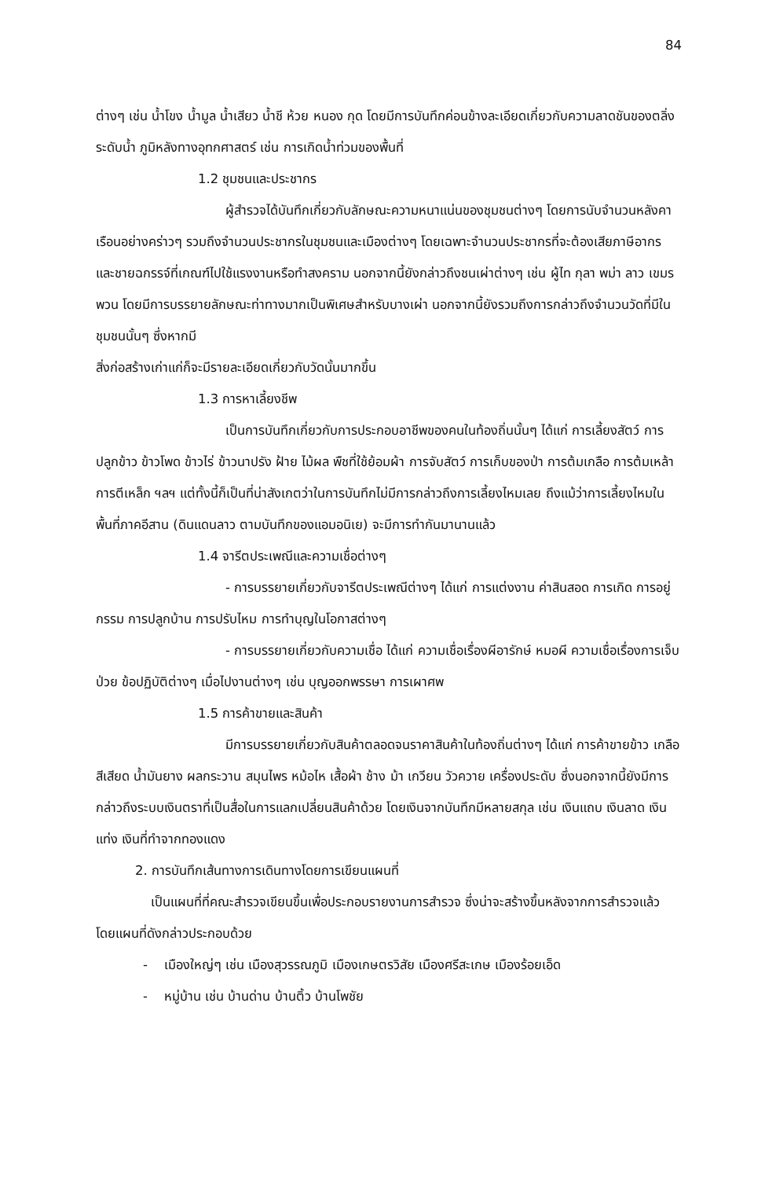84
ต่างๆ เช่น น้ำโขง น้ำมูล น้ำเสียว น้ำชี ห้วย หนอง กุด โดยมีการบันทึกค่อนข้างละเอียดเกี่ยวกับความลาดชันของตลิ่ง ระดับน้ำ ภูมิหลังทางอุทกศาสตร์ เช่น การเกิดน้ำท่วมของพื้นที่
1.2 ชุมชนและประชากร
ผู้สำรวจได้บันทึกเกี่ยวกับลักษณะความหนาแน่นของชุมชนต่างๆ โดยการนับจำนวนหลังคาเรือนอย่างคร่าวๆ รวมถึงจำนวนประชากรในชุมชนและเมืองต่างๆ โดยเฉพาะจำนวนประชากรที่จะต้องเสียภาษีอากร และชายฉกรรจ์ที่เกณฑ์ไปใช้แรงงานหรือทำสงคราม นอกจากนี้ยังกล่าวถึงชนเผ่าต่างๆ เช่น ผู้ไท กุลา พม่า ลาว เขมร พวน โดยมีการบรรยายลักษณะท่าทางมากเป็นพิเศษสำหรับบางเผ่า นอกจากนี้ยังรวมถึงการกล่าวถึงจำนวนวัดที่มีในชุมชนนั้นๆ ซึ่งหากมี
สิ่งก่อสร้างเก่าแก่ก็จะมีรายละเอียดเกี่ยวกับวัดนั้นมากขึ้น
1.3 การหาเลี้ยงชีพ
เป็นการบันทึกเกี่ยวกับการประกอบอาชีพของคนในท้องถิ่นนั้นๆ ได้แก่ การเลี้ยงสัตว์ การปลูกข้าว ข้าวโพด ข้าวไร่ ข้าวนาปรัง ฝ้าย ไม้ผล พืชที่ใช้ย้อมผ้า การจับสัตว์ การเก็บของป่า การต้มเกลือ การต้มเหล้า การตีเหล็ก ฯลฯ แต่ทั้งนี้ก็เป็นที่น่าสังเกตว่าในการบันทึกไม่มีการกล่าวถึงการเลี้ยงไหมเลย ถึงแม้ว่าการเลี้ยงไหมในพื้นที่ภาคอีสาน (ดินแดนลาว ตามบันทึกของแอมอนิเย) จะมีการทำกันมานานแล้ว
1.4 จารีตประเพณีและความเชื่อต่างๆ
- การบรรยายเกี่ยวกับจารีตประเพณีต่างๆ ได้แก่ การแต่งงาน ค่าสินสอด การเกิด การอยู่กรรม การปลูกบ้าน การปรับไหม การทำบุญในโอกาสต่างๆ
- การบรรยายเกี่ยวกับความเชื่อ ได้แก่ ความเชื่อเรื่องผีอารักษ์ หมอผี ความเชื่อเรื่องการเจ็บป่วย ข้อปฏิบัติต่างๆ เมื่อไปงานต่างๆ เช่น บุญออกพรรษา การเผาศพ
1.5 การค้าขายและสินค้า
มีการบรรยายเกี่ยวกับสินค้าตลอดจนราคาสินค้าในท้องถิ่นต่างๆ ได้แก่ การค้าขายข้าว เกลือ สีเสียด น้ำมันยาง ผลกระวาน สมุนไพร หม้อไห เสื้อผ้า ช้าง ม้า เกวียน วัวควาย เครื่องประดับ ซึ่งนอกจากนี้ยังมีการกล่าวถึงระบบเงินตราที่เป็นสื่อในการแลกเปลี่ยนสินค้าด้วย โดยเงินจากบันทึกมีหลายสกุล เช่น เงินแถบ เงินลาด เงินแท่ง เงินที่ทำจากทองแดง
2. การบันทึกเส้นทางการเดินทางโดยการเขียนแผนที่
เป็นแผนที่ที่คณะสำรวจเขียนขึ้นเพื่อประกอบรายงานการสำรวจ ซึ่งน่าจะสร้างขึ้นหลังจากการสำรวจแล้ว โดยแผนที่ดังกล่าวประกอบด้วย
- เมืองใหญ่ๆ เช่น เมืองสุวรรณภูมิ เมืองเกษตรวิสัย เมืองศรีสะเกษ เมืองร้อยเอ็ด
- หมู่บ้าน เช่น บ้านด่าน บ้านติ้ว บ้านโพชัย